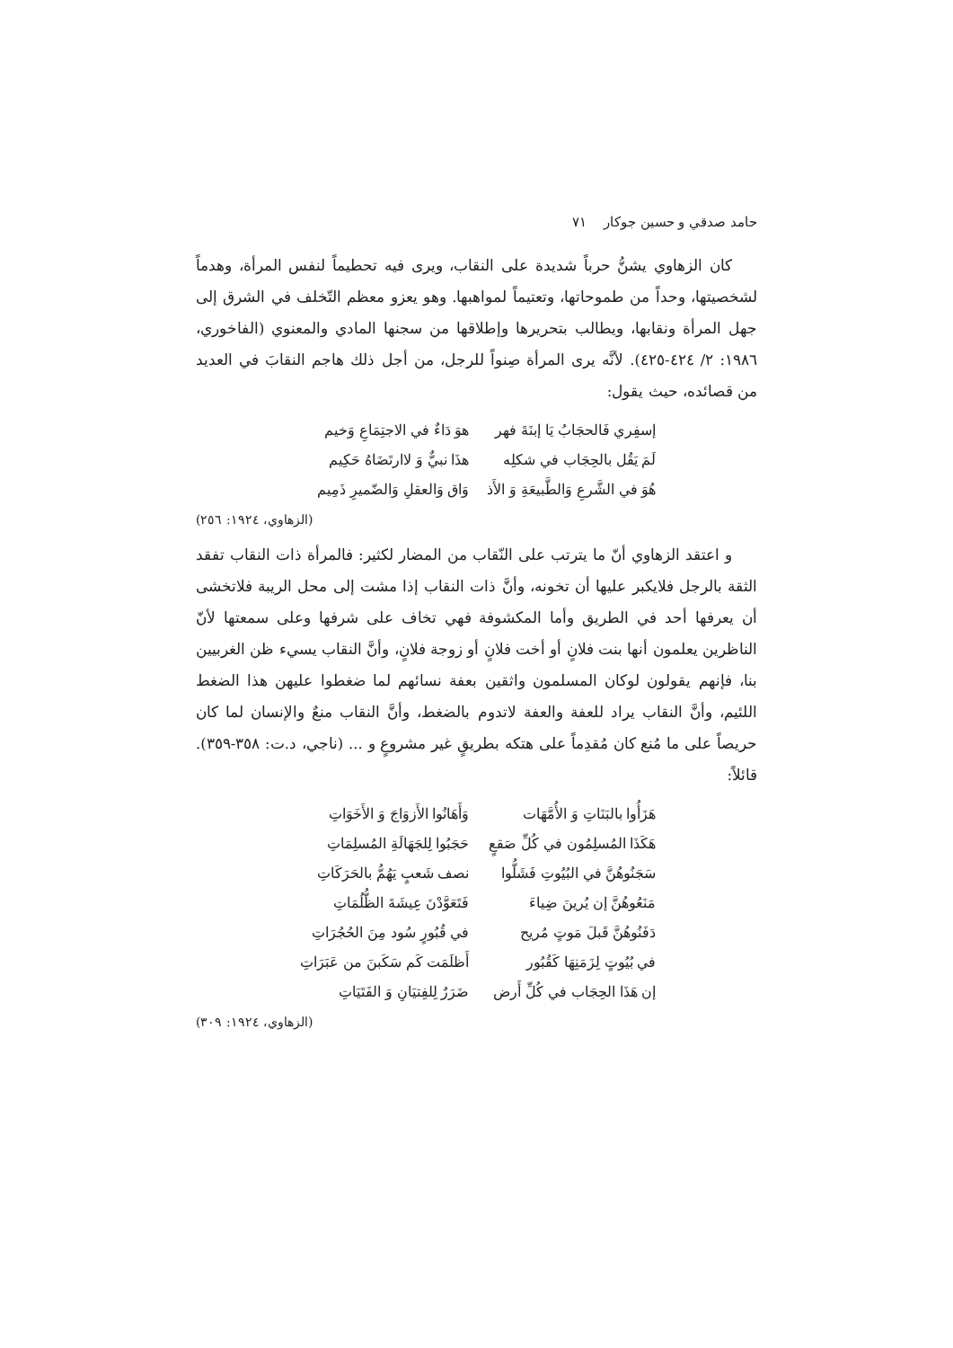حامد صدقي و حسين جوكار ٧١
كان الزهاوي يشنُّ حرباً شديدة على النقاب، ويرى فيه تحطيماً لنفس المرأة، وهدماً لشخصيتها، وحداً من طموحاتها، وتعتيماً لمواهبها. وهو يعزو معظم التّخلف في الشرق إلى جهل المرأة ونقابها، ويطالب بتحريرها وإطلاقها من سجنها المادي والمعنوي (الفاخوري، ١٩٨٦: ٢/ ٤٢٤-٤٢٥). لأنَّه يرى المرأة صِنواً للرجل، من أجل ذلك هاجم النقابَ في العديد من قصائده، حيث يقول:
إسفِري فَالحجَابُ يَا إبنَةَ فهر هوَ دَاءٌ في الاجتِمَاعِ وَخيم
لَمَ يَقُل بالحِجَاب في شكلِه هذَا نبيٌّ وَ لاارتَضَاهُ حَكِيم
هُوَ في الشَّرعِ وَالطَّبيعَةِ وَ الأَذ وَاق وَالعقلِ وَالضّميرِ ذَمِيم
(الزهاوي، ١٩٢٤: ٢٥٦)
و اعتقد الزهاوي أنّ ما يترتب على النّقاب من المضار لكثير: فالمرأة ذات النقاب تفقد الثقة بالرجل فلايكبر عليها أن تخونه، وأنَّ ذات النقاب إذا مشت إلى محل الريبة فلاتخشى أن يعرفها أحد في الطريق وأما المكشوفة فهي تخاف على شرفها وعلى سمعتها لأنّ الناظرين يعلمون أنها بنت فلانٍ أو أخت فلانٍ أو زوجة فلانٍ، وأنَّ النقاب يسيء ظن الغربيين بنا، فإنهم يقولون لوكان المسلمون واثقين بعفة نسائهم لما ضغطوا عليهن هذا الضغط اللئيم، وأنَّ النقاب يراد للعفة والعفة لاتدوم بالضغط، وأنَّ النقاب منعٌ والإنسان لما كان حريصاً على ما مُنع كان مُقدِماً على هتكه بطريقٍ غير مشروعٍ و ... (ناجي، د.ت: ٣٥٨-٣٥٩). قائلاً:
هَزَأُوا بالبَنَاتِ وَ الأُمَّهَات وَأَهَانُوا الأَزوَاجَ وَ الأَخَوَاتِ
هَكَذَا المُسلِمُون في كُلِّ صَقعٍ حَجَبُوا لِلجَهَالَةِ المُسلِمَاتِ
سَجَنُوهُنَّ في البُيُوتِ فَشَلُّوا نصف شَعبٍ يَهُمُّ بالحَرَكَاتِ
مَنَعُوهُنَّ إن يُرينَ ضِياءَ فَتَعَوَّدْنَ عِيشَةَ الظُّلُمَاتِ
دَفَنُوهُنَّ قَبلَ مَوتٍ مُريح في قُبُورٍ سُود مِنَ الحُجُرَاتِ
في بُيُوتٍ لِزَمَنِهَا كَقُبُور أَظلَمَت كَم سَكَبنَ من عَبَرَاتِ
إن هَذَا الحِجَاب في كُلِّ أَرض ضَرَرٌ لِلفِتيَانِ وَ الفَتَيَاتِ
(الزهاوي، ١٩٢٤: ٣٠٩)